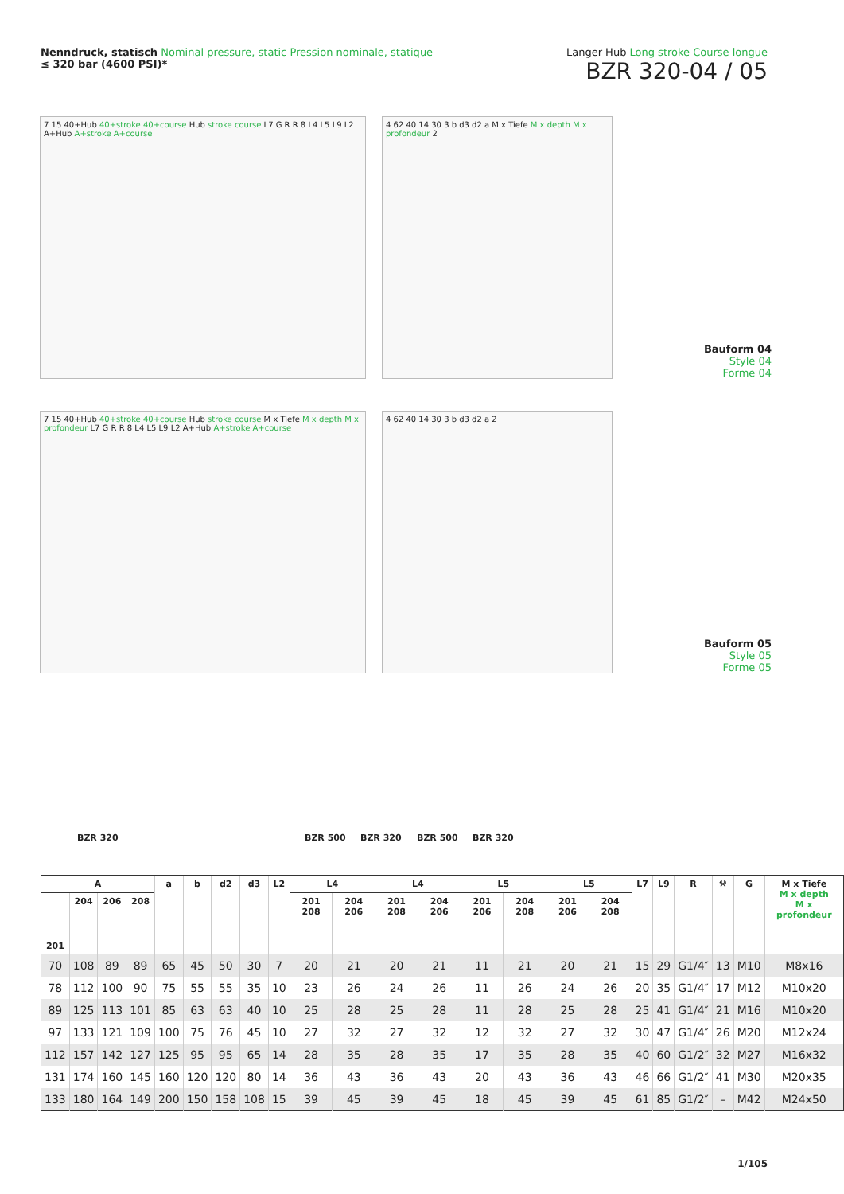Nenndruck, statisch Nominal pressure, static Pression nominale, statique
≤ 320 bar (4600 PSI)*
Langer Hub Long stroke Course longue
BZR 320-04 / 05
7 15 40+Hub 40+stroke 40+course Hub stroke course L7 G R R 8 L4 L5 L9 L2 A+Hub A+stroke A+course
4 62 40 14 30 3 b d3 d2 a M x Tiefe M x depth M x profondeur 2
Bauform 04
Style 04
Forme 04
7 15 40+Hub 40+stroke 40+course Hub stroke course M x Tiefe M x depth M x profondeur L7 G R R 8 L4 L5 L9 L2 A+Hub A+stroke A+course
4 62 40 14 30 3 b d3 d2 a 2
Bauform 05
Style 05
Forme 05
BZR 320 BZR 500 BZR 320 BZR 500 BZR 320
| A | | | | a | b | d2 | d3 | L2 | L4 | | L4 | | L5 | | L5 | | L7 | L9 | R | ⚒ | G | M x Tiefe M x depth M x profondeur |
| --- | --- | --- | --- | --- | --- | --- | --- | --- | --- | --- | --- | --- | --- | --- | --- | --- | --- | --- | --- | --- | --- | --- |
| 201 | 204 | 206 | 208 | | | | | | 201 208 | 204 206 | 201 208 | 204 206 | 201 206 | 204 208 | 201 206 | 204 208 | | | | | | |
| 70 | 108 | 89 | 89 | 65 | 45 | 50 | 30 | 7 | 20 | 21 | 20 | 21 | 11 | 21 | 20 | 21 | 15 | 29 | G1/4″ | 13 | M10 | M8x16 |
| 78 | 112 | 100 | 90 | 75 | 55 | 55 | 35 | 10 | 23 | 26 | 24 | 26 | 11 | 26 | 24 | 26 | 20 | 35 | G1/4″ | 17 | M12 | M10x20 |
| 89 | 125 | 113 | 101 | 85 | 63 | 63 | 40 | 10 | 25 | 28 | 25 | 28 | 11 | 28 | 25 | 28 | 25 | 41 | G1/4″ | 21 | M16 | M10x20 |
| 97 | 133 | 121 | 109 | 100 | 75 | 76 | 45 | 10 | 27 | 32 | 27 | 32 | 12 | 32 | 27 | 32 | 30 | 47 | G1/4″ | 26 | M20 | M12x24 |
| 112 | 157 | 142 | 127 | 125 | 95 | 95 | 65 | 14 | 28 | 35 | 28 | 35 | 17 | 35 | 28 | 35 | 40 | 60 | G1/2″ | 32 | M27 | M16x32 |
| 131 | 174 | 160 | 145 | 160 | 120 | 120 | 80 | 14 | 36 | 43 | 36 | 43 | 20 | 43 | 36 | 43 | 46 | 66 | G1/2″ | 41 | M30 | M20x35 |
| 133 | 180 | 164 | 149 | 200 | 150 | 158 | 108 | 15 | 39 | 45 | 39 | 45 | 18 | 45 | 39 | 45 | 61 | 85 | G1/2″ | – | M42 | M24x50 |
1/105